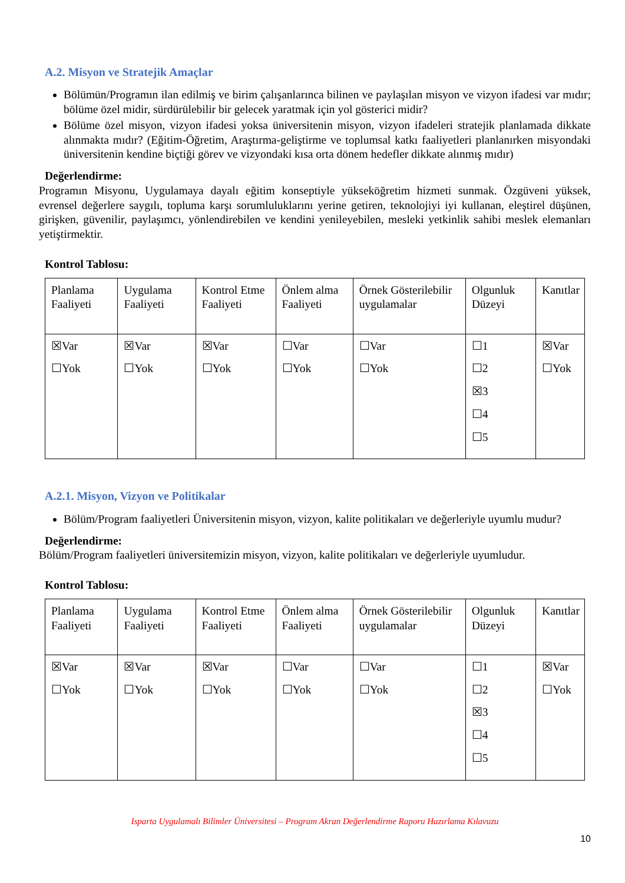A.2. Misyon ve Stratejik Amaçlar
Bölümün/Programın ilan edilmiş ve birim çalışanlarınca bilinen ve paylaşılan misyon ve vizyon ifadesi var mıdır; bölüme özel midir, sürdürülebilir bir gelecek yaratmak için yol gösterici midir?
Bölüme özel misyon, vizyon ifadesi yoksa üniversitenin misyon, vizyon ifadeleri stratejik planlamada dikkate alınmakta mıdır? (Eğitim-Öğretim, Araştırma-geliştirme ve toplumsal katkı faaliyetleri planlanırken misyondaki üniversitenin kendine biçtiği görev ve vizyondaki kısa orta dönem hedefler dikkate alınmış mıdır)
Değerlendirme:
Programın Misyonu, Uygulamaya dayalı eğitim konseptiyle yükseköğretim hizmeti sunmak. Özgüveni yüksek, evrensel değerlere saygılı, topluma karşı sorumluluklarını yerine getiren, teknolojiyi iyi kullanan, eleştirel düşünen, girişken, güvenilir, paylaşımcı, yönlendirebilen ve kendini yenileyebilen, mesleki yetkinlik sahibi meslek elemanları yetiştirmektir.
Kontrol Tablosu:
| Planlama Faaliyeti | Uygulama Faaliyeti | Kontrol Etme Faaliyeti | Önlem alma Faaliyeti | Örnek Gösterilebilir uygulamalar | Olgunluk Düzeyi | Kanıtlar |
| ☒Var ☐Yok | ☒Var ☐Yok | ☒Var ☐Yok | ☐Var ☐Yok | ☐Var ☐Yok | ☐1 ☐2 ☒3 ☐4 ☐5 | ☒Var ☐Yok |
A.2.1. Misyon, Vizyon ve Politikalar
Bölüm/Program faaliyetleri Üniversitenin misyon, vizyon, kalite politikaları ve değerleriyle uyumlu mudur?
Değerlendirme:
Bölüm/Program faaliyetleri üniversitemizin misyon, vizyon, kalite politikaları ve değerleriyle uyumludur.
Kontrol Tablosu:
| Planlama Faaliyeti | Uygulama Faaliyeti | Kontrol Etme Faaliyeti | Önlem alma Faaliyeti | Örnek Gösterilebilir uygulamalar | Olgunluk Düzeyi | Kanıtlar |
| ☒Var ☐Yok | ☒Var ☐Yok | ☒Var ☐Yok | ☐Var ☐Yok | ☐Var ☐Yok | ☐1 ☐2 ☒3 ☐4 ☐5 | ☒Var ☐Yok |
Isparta Uygulamalı Bilimler Üniversitesi – Program Akran Değerlendirme Raporu Hazırlama Kılavuzu
10